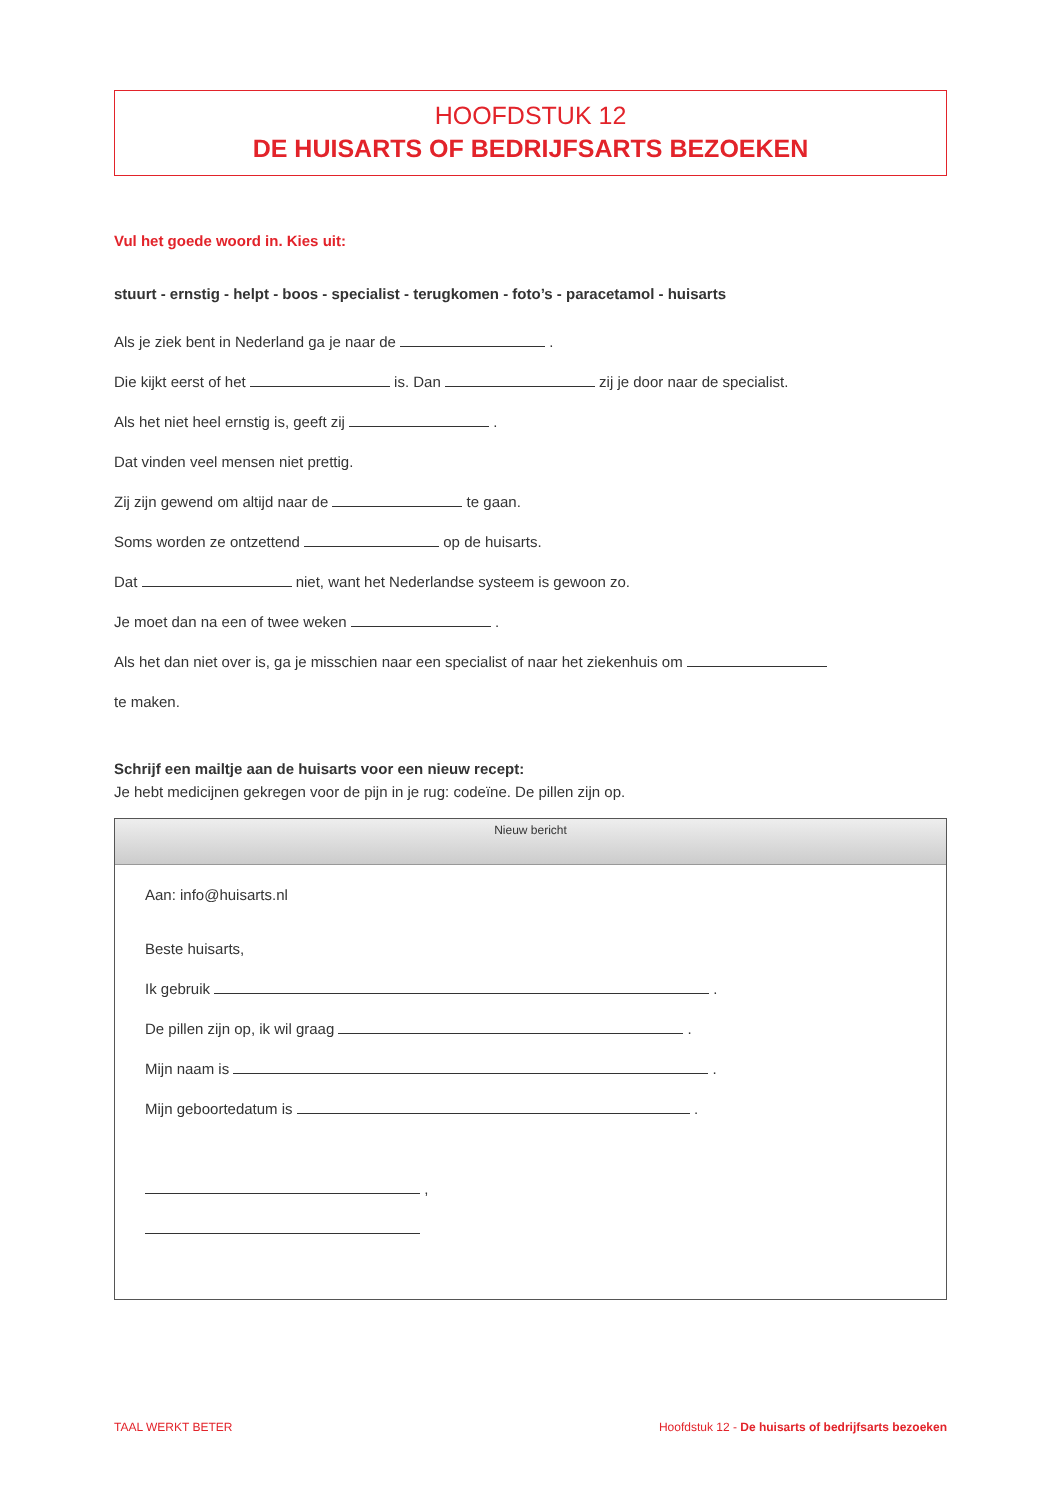HOOFDSTUK 12
DE HUISARTS OF BEDRIJFSARTS BEZOEKEN
Vul het goede woord in. Kies uit:
stuurt - ernstig - helpt - boos - specialist - terugkomen - foto’s - paracetamol - huisarts
Als je ziek bent in Nederland ga je naar de .
Die kijkt eerst of het is. Dan zij je door naar de specialist.
Als het niet heel ernstig is, geeft zij .
Dat vinden veel mensen niet prettig.
Zij zijn gewend om altijd naar de te gaan.
Soms worden ze ontzettend op de huisarts.
Dat niet, want het Nederlandse systeem is gewoon zo.
Je moet dan na een of twee weken .
Als het dan niet over is, ga je misschien naar een specialist of naar het ziekenhuis om
te maken.
Schrijf een mailtje aan de huisarts voor een nieuw recept:
Je hebt medicijnen gekregen voor de pijn in je rug: codeïne. De pillen zijn op.
Nieuw bericht
Aan: info@huisarts.nl
Beste huisarts,
Ik gebruik .
De pillen zijn op, ik wil graag .
Mijn naam is .
Mijn geboortedatum is .
,
TAAL WERKT BETER Hoofdstuk 12 - De huisarts of bedrijfsarts bezoeken